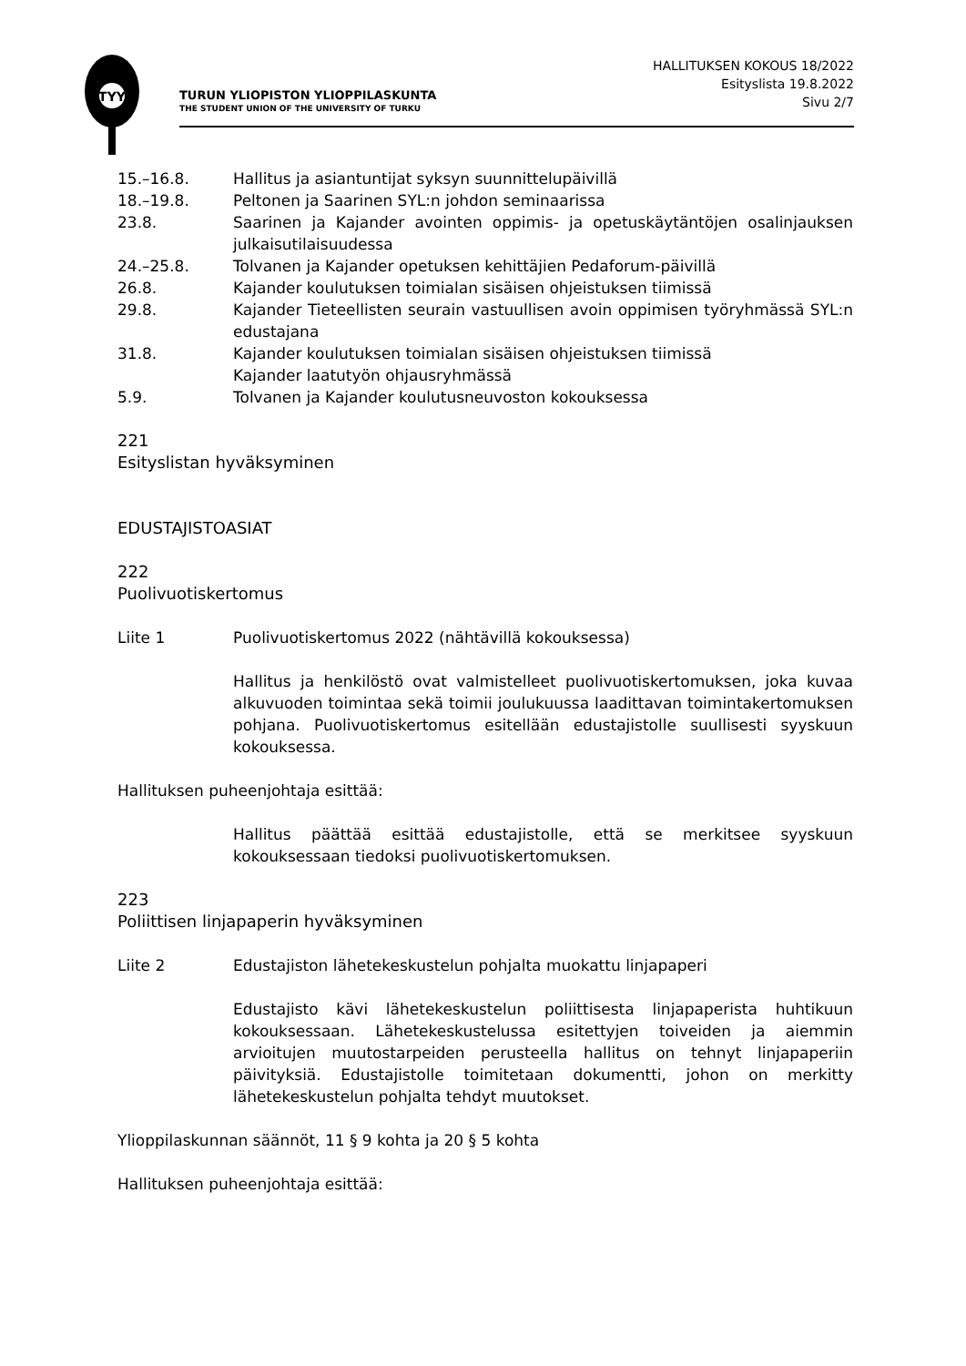TYY
TURUN YLIOPISTON YLIOPPILASKUNTA
THE STUDENT UNION OF THE UNIVERSITY OF TURKU
HALLITUKSEN KOKOUS 18/2022
Esityslista 19.8.2022
Sivu 2/7
15.–16.8. Hallitus ja asiantuntijat syksyn suunnittelupäivillä
18.–19.8. Peltonen ja Saarinen SYL:n johdon seminaarissa
23.8. Saarinen ja Kajander avointen oppimis- ja opetuskäytäntöjen osalinjauksen julkaisutilaisuudessa
24.–25.8. Tolvanen ja Kajander opetuksen kehittäjien Pedaforum-päivillä
26.8. Kajander koulutuksen toimialan sisäisen ohjeistuksen tiimissä
29.8. Kajander Tieteellisten seurain vastuullisen avoin oppimisen työryhmässä SYL:n edustajana
31.8. Kajander koulutuksen toimialan sisäisen ohjeistuksen tiimissä
Kajander laatutyön ohjausryhmässä
5.9. Tolvanen ja Kajander koulutusneuvoston kokouksessa
221
Esityslistan hyväksyminen
EDUSTAJISTOASIAT
222
Puolivuotiskertomus
Liite 1 Puolivuotiskertomus 2022 (nähtävillä kokouksessa)
Hallitus ja henkilöstö ovat valmistelleet puolivuotiskertomuksen, joka kuvaa alkuvuoden toimintaa sekä toimii joulukuussa laadittavan toimintakertomuksen pohjana. Puolivuotiskertomus esitellään edustajistolle suullisesti syyskuun kokouksessa.
Hallituksen puheenjohtaja esittää:
Hallitus päättää esittää edustajistolle, että se merkitsee syyskuun kokouksessaan tiedoksi puolivuotiskertomuksen.
223
Poliittisen linjapaperin hyväksyminen
Liite 2 Edustajiston lähetekeskustelun pohjalta muokattu linjapaperi
Edustajisto kävi lähetekeskustelun poliittisesta linjapaperista huhtikuun kokouksessaan. Lähetekeskustelussa esitettyjen toiveiden ja aiemmin arvioitujen muutostarpeiden perusteella hallitus on tehnyt linjapaperiin päivityksiä. Edustajistolle toimitetaan dokumentti, johon on merkitty lähetekeskustelun pohjalta tehdyt muutokset.
Ylioppilaskunnan säännöt, 11 § 9 kohta ja 20 § 5 kohta
Hallituksen puheenjohtaja esittää: